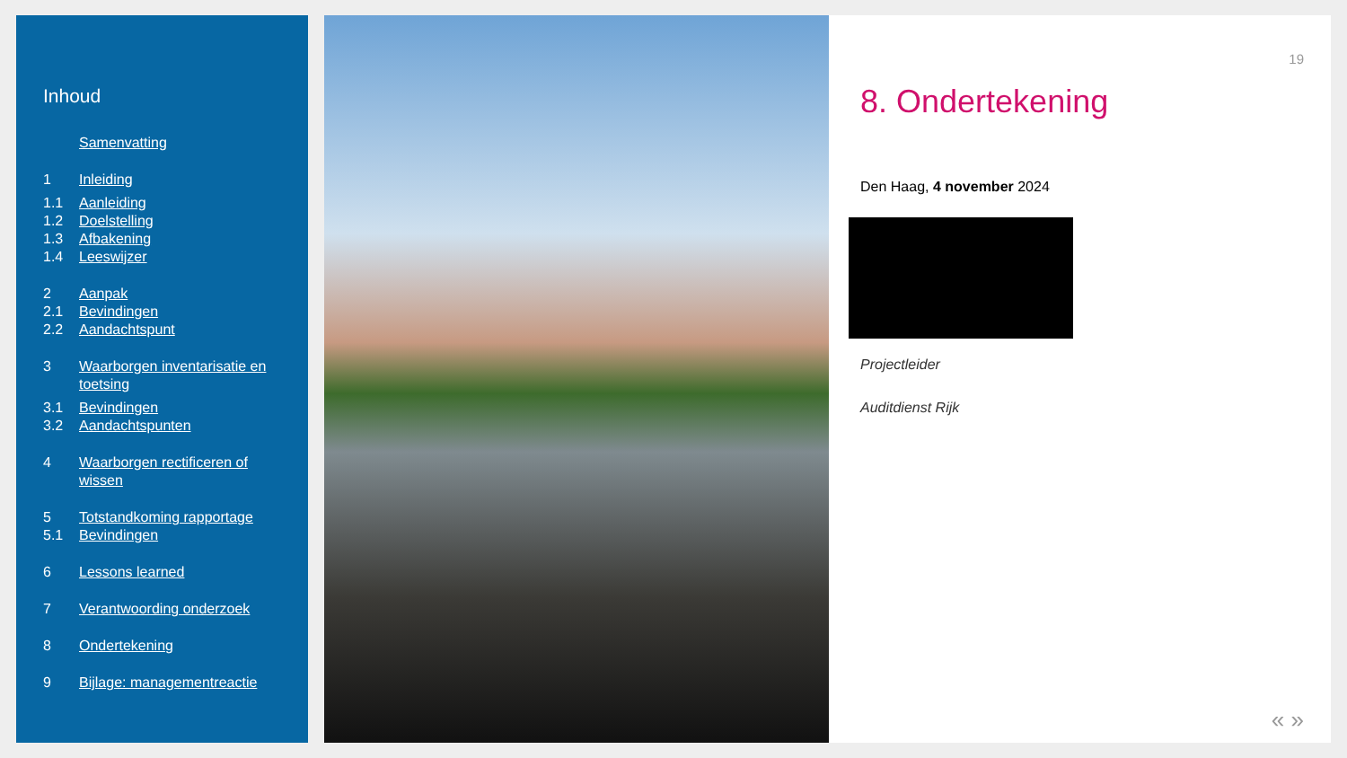Inhoud
Samenvatting
1 Inleiding
1.1 Aanleiding
1.2 Doelstelling
1.3 Afbakening
1.4 Leeswijzer
2 Aanpak
2.1 Bevindingen
2.2 Aandachtspunt
3 Waarborgen inventarisatie en toetsing
3.1 Bevindingen
3.2 Aandachtspunten
4 Waarborgen rectificeren of wissen
5 Totstandkoming rapportage
5.1 Bevindingen
6 Lessons learned
7 Verantwoording onderzoek
8 Ondertekening
9 Bijlage: managementreactie
19
8. Ondertekening
Den Haag, 4 november 2024
Projectleider
Auditdienst Rijk
« »